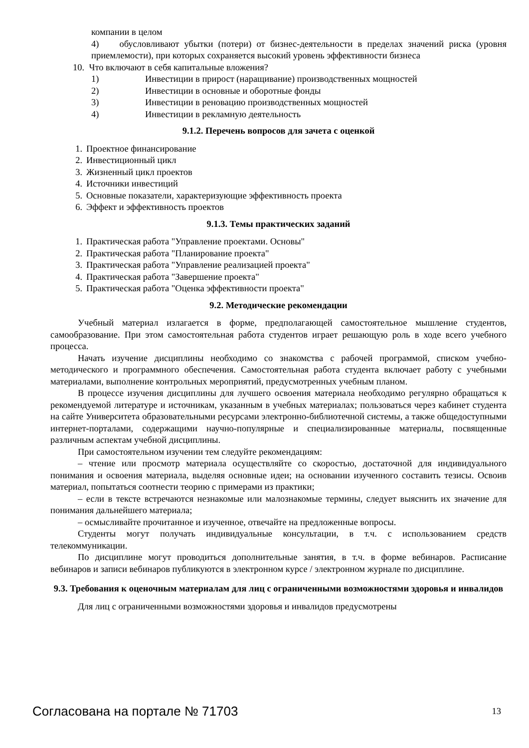компании в целом
4) обусловливают убытки (потери) от бизнес-деятельности в пределах значений риска (уровня приемлемости), при которых сохраняется высокий уровень эффективности бизнеса
10. Что включают в себя капитальные вложения?
1) Инвестиции в прирост (наращивание) производственных мощностей
2) Инвестиции в основные и оборотные фонды
3) Инвестиции в реновацию производственных мощностей
4) Инвестиции в рекламную деятельность
9.1.2. Перечень вопросов для зачета с оценкой
1. Проектное финансирование
2. Инвестиционный цикл
3. Жизненный цикл проектов
4. Источники инвестиций
5. Основные показатели, характеризующие эффективность проекта
6. Эффект и эффективность проектов
9.1.3. Темы практических заданий
1. Практическая работа "Управление проектами. Основы"
2. Практическая работа "Планирование проекта"
3. Практическая работа "Управление реализацией проекта"
4. Практическая работа "Завершение проекта"
5. Практическая работа "Оценка эффективности проекта"
9.2. Методические рекомендации
Учебный материал излагается в форме, предполагающей самостоятельное мышление студентов, самообразование. При этом самостоятельная работа студентов играет решающую роль в ходе всего учебного процесса.
Начать изучение дисциплины необходимо со знакомства с рабочей программой, списком учебно-методического и программного обеспечения. Самостоятельная работа студента включает работу с учебными материалами, выполнение контрольных мероприятий, предусмотренных учебным планом.
В процессе изучения дисциплины для лучшего освоения материала необходимо регулярно обращаться к рекомендуемой литературе и источникам, указанным в учебных материалах; пользоваться через кабинет студента на сайте Университета образовательными ресурсами электронно-библиотечной системы, а также общедоступными интернет-порталами, содержащими научно-популярные и специализированные материалы, посвященные различным аспектам учебной дисциплины.
При самостоятельном изучении тем следуйте рекомендациям:
– чтение или просмотр материала осуществляйте со скоростью, достаточной для индивидуального понимания и освоения материала, выделяя основные идеи; на основании изученного составить тезисы. Освоив материал, попытаться соотнести теорию с примерами из практики;
– если в тексте встречаются незнакомые или малознакомые термины, следует выяснить их значение для понимания дальнейшего материала;
– осмысливайте прочитанное и изученное, отвечайте на предложенные вопросы.
Студенты могут получать индивидуальные консультации, в т.ч. с использованием средств телекоммуникации.
По дисциплине могут проводиться дополнительные занятия, в т.ч. в форме вебинаров. Расписание вебинаров и записи вебинаров публикуются в электронном курсе / электронном журнале по дисциплине.
9.3. Требования к оценочным материалам для лиц с ограниченными возможностями здоровья и инвалидов
Для лиц с ограниченными возможностями здоровья и инвалидов предусмотрены
Согласована на портале № 71703 13